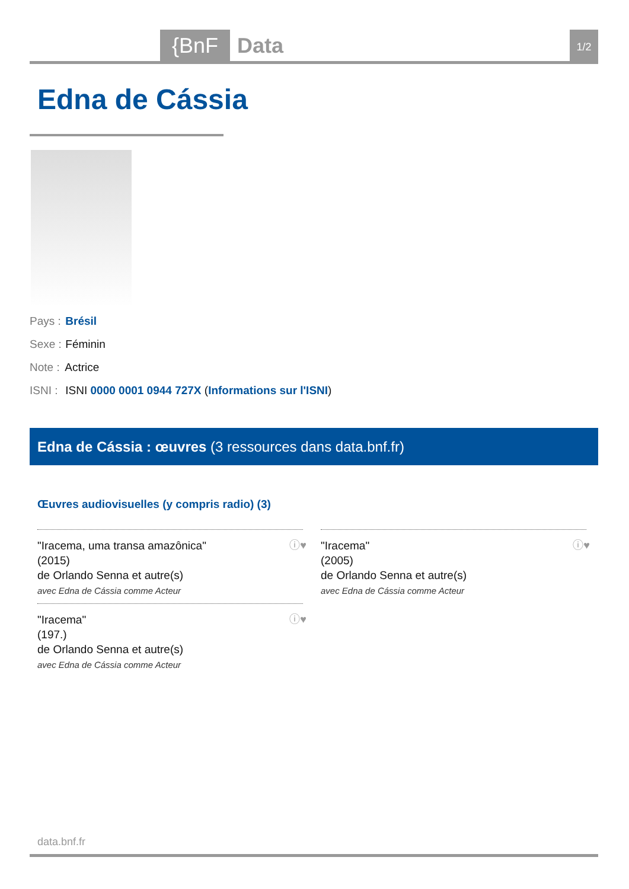{BnF Data 1/2
Edna de Cássia
Pays : Brésil
Sexe : Féminin
Note : Actrice
ISNI : ISNI 0000 0001 0944 727X (Informations sur l'ISNI)
Edna de Cássia : œuvres (3 ressources dans data.bnf.fr)
Œuvres audiovisuelles (y compris radio) (3)
"Iracema, uma transa amazônica"
(2015)
de Orlando Senna et autre(s)
avec Edna de Cássia comme Acteur
ⓘ♥
"Iracema"
(2005)
de Orlando Senna et autre(s)
avec Edna de Cássia comme Acteur
ⓘ♥
"Iracema"
(197.)
de Orlando Senna et autre(s)
avec Edna de Cássia comme Acteur
ⓘ♥
data.bnf.fr